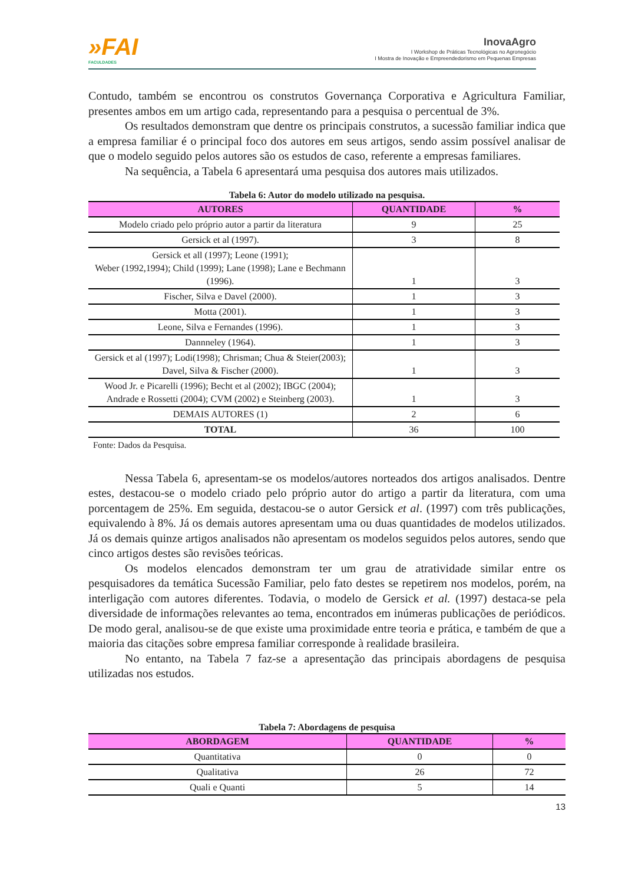»FAI
FACULDADES
InovaAgro
I Workshop de Práticas Tecnológicas no Agronegócio
I Mostra de Inovação e Empreendedorismo em Pequenas Empresas
Contudo, também se encontrou os construtos Governança Corporativa e Agricultura Familiar, presentes ambos em um artigo cada, representando para a pesquisa o percentual de 3%.
Os resultados demonstram que dentre os principais construtos, a sucessão familiar indica que a empresa familiar é o principal foco dos autores em seus artigos, sendo assim possível analisar de que o modelo seguido pelos autores são os estudos de caso, referente a empresas familiares.
Na sequência, a Tabela 6 apresentará uma pesquisa dos autores mais utilizados.
Tabela 6: Autor do modelo utilizado na pesquisa.
| AUTORES | QUANTIDADE | % |
| --- | --- | --- |
| Modelo criado pelo próprio autor a partir da literatura | 9 | 25 |
| Gersick et al (1997). | 3 | 8 |
| Gersick et all (1997); Leone (1991); Weber (1992,1994); Child (1999); Lane (1998); Lane e Bechmann (1996). | 1 | 3 |
| Fischer, Silva e Davel (2000). | 1 | 3 |
| Motta (2001). | 1 | 3 |
| Leone, Silva e Fernandes (1996). | 1 | 3 |
| Dannneley (1964). | 1 | 3 |
| Gersick et al (1997); Lodi(1998); Chrisman; Chua & Steier(2003); Davel, Silva & Fischer (2000). | 1 | 3 |
| Wood Jr. e Picarelli (1996); Becht et al (2002); IBGC (2004); Andrade e Rossetti (2004); CVM (2002) e Steinberg (2003). | 1 | 3 |
| DEMAIS AUTORES (1) | 2 | 6 |
| TOTAL | 36 | 100 |
Fonte: Dados da Pesquisa.
Nessa Tabela 6, apresentam-se os modelos/autores norteados dos artigos analisados. Dentre estes, destacou-se o modelo criado pelo próprio autor do artigo a partir da literatura, com uma porcentagem de 25%. Em seguida, destacou-se o autor Gersick et al. (1997) com três publicações, equivalendo à 8%. Já os demais autores apresentam uma ou duas quantidades de modelos utilizados. Já os demais quinze artigos analisados não apresentam os modelos seguidos pelos autores, sendo que cinco artigos destes são revisões teóricas.
Os modelos elencados demonstram ter um grau de atratividade similar entre os pesquisadores da temática Sucessão Familiar, pelo fato destes se repetirem nos modelos, porém, na interligação com autores diferentes. Todavia, o modelo de Gersick et al. (1997) destaca-se pela diversidade de informações relevantes ao tema, encontrados em inúmeras publicações de periódicos. De modo geral, analisou-se de que existe uma proximidade entre teoria e prática, e também de que a maioria das citações sobre empresa familiar corresponde à realidade brasileira.
No entanto, na Tabela 7 faz-se a apresentação das principais abordagens de pesquisa utilizadas nos estudos.
Tabela 7: Abordagens de pesquisa
| ABORDAGEM | QUANTIDADE | % |
| --- | --- | --- |
| Quantitativa | 0 | 0 |
| Qualitativa | 26 | 72 |
| Quali e Quanti | 5 | 14 |
13